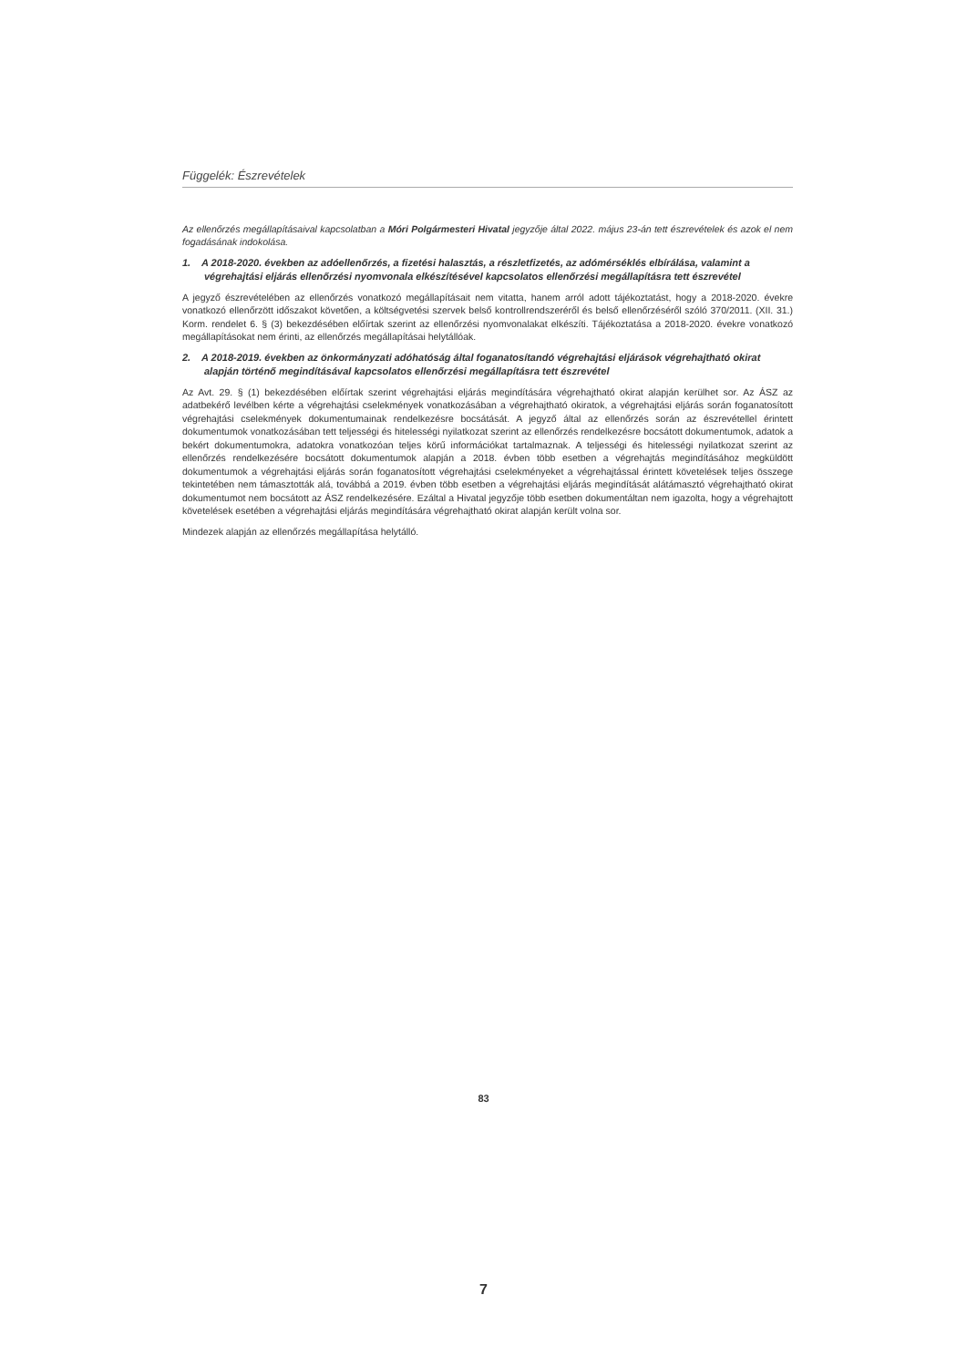Függelék: Észrevételek
Az ellenőrzés megállapításaival kapcsolatban a Móri Polgármesteri Hivatal jegyzője által 2022. május 23-án tett észrevételek és azok el nem fogadásának indokolása.
1. A 2018-2020. években az adóellenőrzés, a fizetési halasztás, a részletfizetés, az adómérséklés elbírálása, valamint a végrehajtási eljárás ellenőrzési nyomvonala elkészítésével kapcsolatos ellenőrzési megállapításra tett észrevétel
A jegyző észrevételében az ellenőrzés vonatkozó megállapításait nem vitatta, hanem arról adott tájékoztatást, hogy a 2018-2020. évekre vonatkozó ellenőrzött időszakot követően, a költségvetési szervek belső kontrollrendszeréről és belső ellenőrzéséről szóló 370/2011. (XII. 31.) Korm. rendelet 6. § (3) bekezdésében előírtak szerint az ellenőrzési nyomvonalakat elkészíti. Tájékoztatása a 2018-2020. évekre vonatkozó megállapításokat nem érinti, az ellenőrzés megállapításai helytállóak.
2. A 2018-2019. években az önkormányzati adóhatóság által foganatosítandó végrehajtási eljárások végrehajtható okirat alapján történő megindításával kapcsolatos ellenőrzési megállapításra tett észrevétel
Az Avt. 29. § (1) bekezdésében előírtak szerint végrehajtási eljárás megindítására végrehajtható okirat alapján kerülhet sor. Az ÁSZ az adatbekérő levélben kérte a végrehajtási cselekmények vonatkozásában a végrehajtható okiratok, a végrehajtási eljárás során foganatosított végrehajtási cselekmények dokumentumainak rendelkezésre bocsátását. A jegyző által az ellenőrzés során az észrevétellel érintett dokumentumok vonatkozásában tett teljességi és hitelességi nyilatkozat szerint az ellenőrzés rendelkezésre bocsátott dokumentumok, adatok a bekért dokumentumokra, adatokra vonatkozóan teljes körű információkat tartalmaznak. A teljességi és hitelességi nyilatkozat szerint az ellenőrzés rendelkezésére bocsátott dokumentumok alapján a 2018. évben több esetben a végrehajtás megindításához megküldött dokumentumok a végrehajtási eljárás során foganatosított végrehajtási cselekményeket a végrehajtással érintett követelések teljes összege tekintetében nem támasztották alá, továbbá a 2019. évben több esetben a végrehajtási eljárás megindítását alátámasztó végrehajtható okirat dokumentumot nem bocsátott az ÁSZ rendelkezésére. Ezáltal a Hivatal jegyzője több esetben dokumentáltan nem igazolta, hogy a végrehajtott követelések esetében a végrehajtási eljárás megindítására végrehajtható okirat alapján került volna sor.
Mindezek alapján az ellenőrzés megállapítása helytálló.
83
7